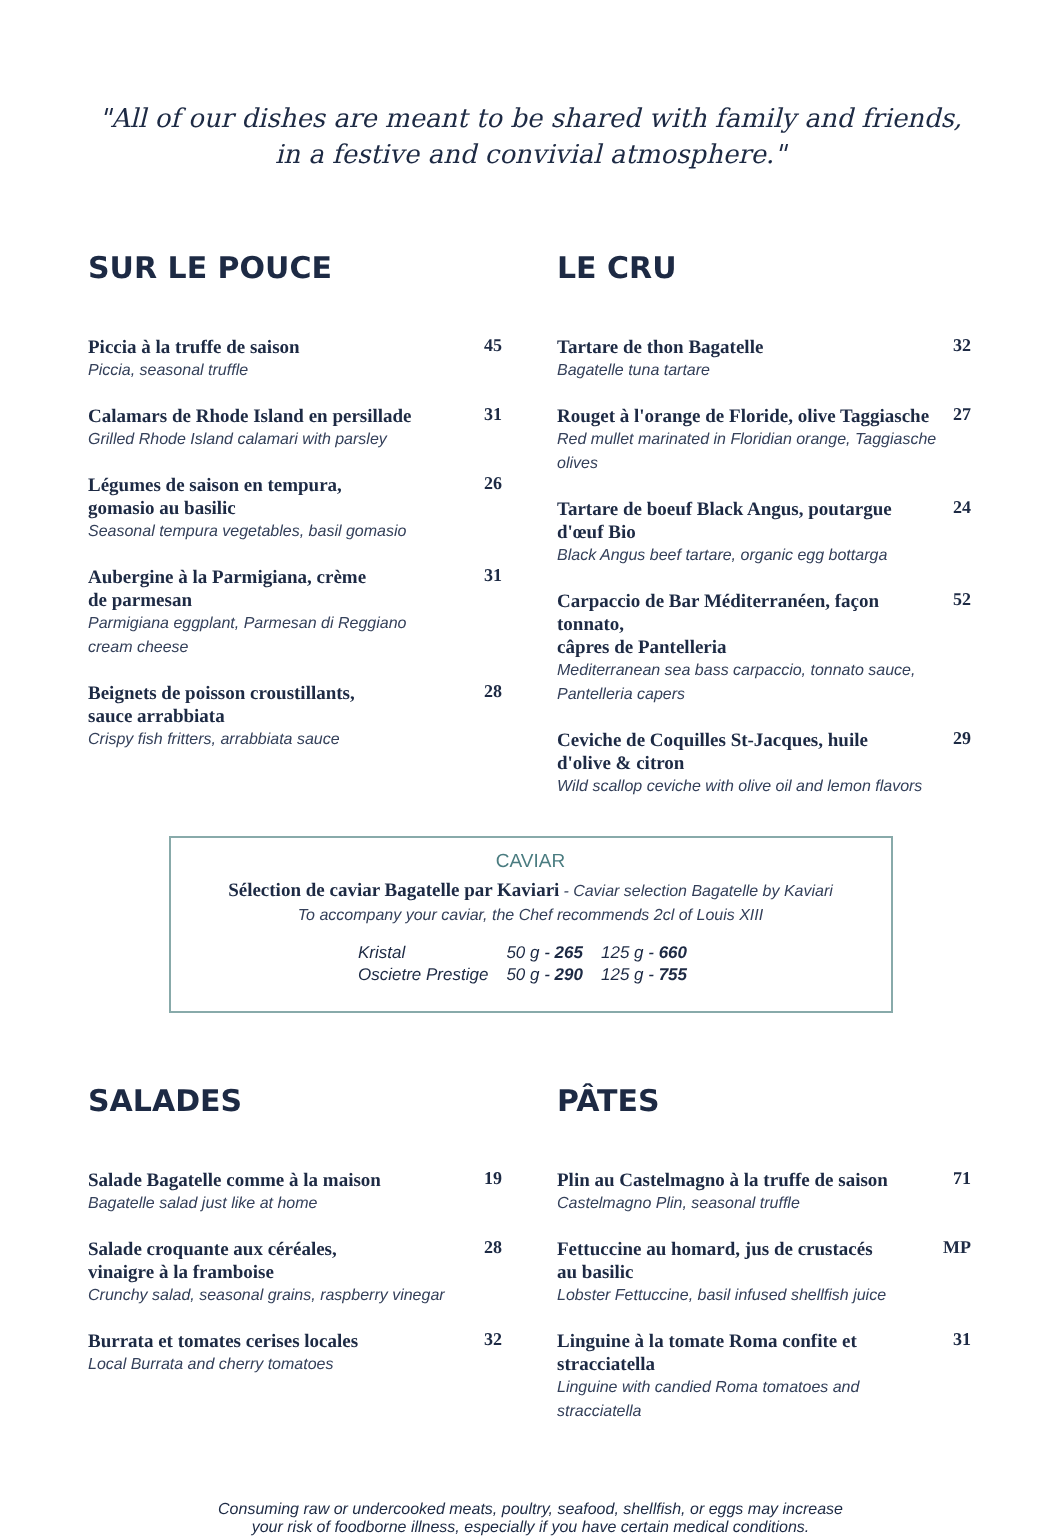"All of our dishes are meant to be shared with family and friends,
in a festive and convivial atmosphere."
SUR LE POUCE
Piccia à la truffe de saison
Piccia, seasonal truffle
45
Calamars de Rhode Island en persillade
Grilled Rhode Island calamari with parsley
31
Légumes de saison en tempura,
gomasio au basilic
Seasonal tempura vegetables, basil gomasio
26
Aubergine à la Parmigiana, crème
de parmesan
Parmigiana eggplant, Parmesan di Reggiano
cream cheese
31
Beignets de poisson croustillants,
sauce arrabbiata
Crispy fish fritters, arrabbiata sauce
28
LE CRU
Tartare de thon Bagatelle
Bagatelle tuna tartare
32
Rouget à l'orange de Floride, olive Taggiasche
Red mullet marinated in Floridian orange, Taggiasche olives
27
Tartare de boeuf Black Angus, poutargue
d'œuf Bio
Black Angus beef tartare, organic egg bottarga
24
Carpaccio de Bar Méditerranéen, façon tonnato,
câpres de Pantelleria
Mediterranean sea bass carpaccio, tonnato sauce,
Pantelleria capers
52
Ceviche de Coquilles St-Jacques, huile
d'olive & citron
Wild scallop ceviche with olive oil and lemon flavors
29
CAVIAR
Sélection de caviar Bagatelle par Kaviari - Caviar selection Bagatelle by Kaviari
To accompany your caviar, the Chef recommends 2cl of Louis XIII
| Kristal | 50 g - 265 | 125 g - 660 |
| Oscietre Prestige | 50 g - 290 | 125 g - 755 |
SALADES
Salade Bagatelle comme à la maison
Bagatelle salad just like at home
19
Salade croquante aux céréales,
vinaigre à la framboise
Crunchy salad, seasonal grains, raspberry vinegar
28
Burrata et tomates cerises locales
Local Burrata and cherry tomatoes
32
PÂTES
Plin au Castelmagno à la truffe de saison
Castelmagno Plin, seasonal truffle
71
Fettuccine au homard, jus de crustacés
au basilic
Lobster Fettuccine, basil infused shellfish juice
MP
Linguine à la tomate Roma confite et stracciatella
Linguine with candied Roma tomatoes and stracciatella
31
Consuming raw or undercooked meats, poultry, seafood, shellfish, or eggs may increase
your risk of foodborne illness, especially if you have certain medical conditions.